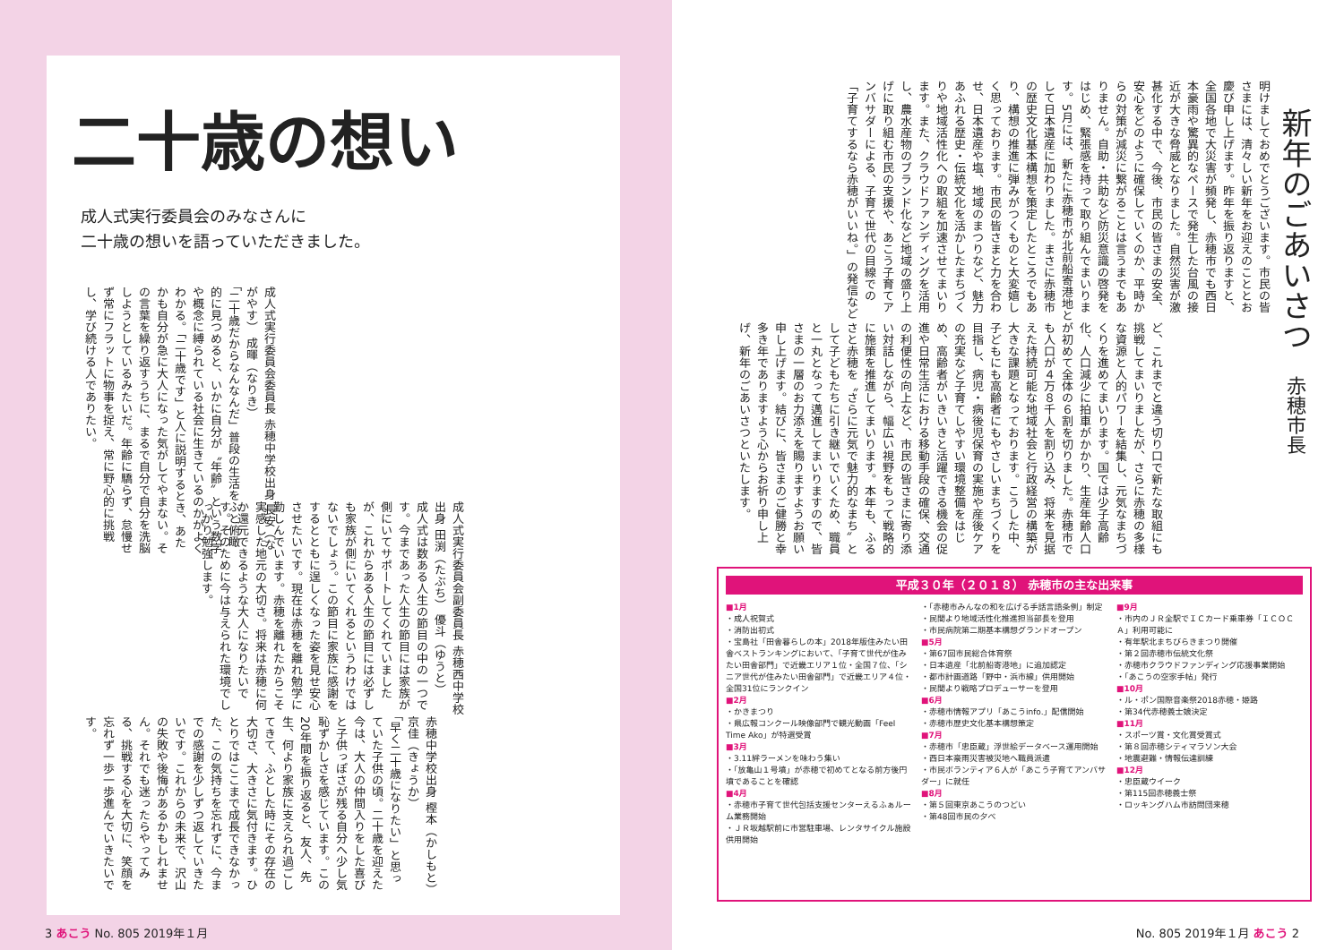二十歳の想い
成人式実行委員会のみなさんに
二十歳の想いを語っていただきました。
成人式実行委員会委員長 赤穂中学校出身 長安（ながやす） 成暉（なりき）
「二十歳だからなんなんだ」普段の生活をふと俯瞰的に見つめると、いかに自分が〝年齢〟という数字や概念に縛られている社会に生きているのかがよくわかる。「二十歳です」と人に説明するとき、あたかも自分が急に大人になった気がしてやまない。その言葉を繰り返すうちに、まるで自分で自分を洗脳しようとしているみたいだ。年齢に驕らず、怠慢せず常にフラットに物事を捉え、常に野心的に挑戦し、学び続ける人でありたい。
成人式実行委員会副委員長 赤穂西中学校出身 田渕（たぶち） 優斗（ゆうと）
成人式は数ある人生の節目の中の一つです。今まであった人生の節目には家族が側にいてサポートしてくれていましたが、これからある人生の節目には必ずしも家族が側にいてくれるというわけではないでしょう。この節目に家族に感謝をするとともに逞しくなった姿を見せ安心させたいです。現在は赤穂を離れ勉学に勤しんでいます。赤穂を離れたからこそ実感した地元の大切さ。将来は赤穂に何か還元できるような大人になりたいです。そのために今は与えられた環境でしっかり勉強します。
赤穂中学校出身 樫本（かしもと） 京佳（きょうか）
「早く二十歳になりたい」と思っていた子供の頃。二十歳を迎えた今は、大人の仲間入りをした喜びと子供っぽさが残る自分へ少し気恥ずかしさを感じています。この20年間を振り返ると、友人、先生、何より家族に支えられ過ごしてきて、ふとした時にその存在の大切さ、大きさに気付きます。ひとりではここまで成長できなかった、この気持ちを忘れずに、今までの感謝を少しずつ返していきたいです。これからの未来で、沢山の失敗や後悔があるかもしれません。それでも迷ったらやってみる、挑戦する心を大切に、笑顔を忘れず一歩一歩進んでいきたいです。
3 あこう No. 805 2019年１月
新年のごあいさつ
赤穂市長
明けましておめでとうございます。市民の皆さまには、清々しい新年をお迎えのこととお慶び申し上げます。昨年を振り返りますと、全国各地で大災害が頻発し、赤穂市でも西日本豪雨や驚異的なペースで発生した台風の接近が大きな脅威となりました。自然災害が激甚化する中で、今後、市民の皆さまの安全、安心をどのように確保していくのか、平時からの対策が減災に繋がることは言うまでもありません。自助・共助など防災意識の啓発をはじめ、緊張感を持って取り組んでまいります。5月には、新たに赤穂市が北前船寄港地として日本遺産に加わりました。まさに赤穂市の歴史文化基本構想を策定したところでもあり、構想の推進に弾みがつくものと大変嬉しく思っております。市民の皆さまと力を合わせ、日本遺産や塩、地域のまつりなど、魅力あふれる歴史・伝統文化を活かしたまちづくりや地域活性化への取組を加速させてまいります。また、クラウドファンディングを活用し、農水産物のブランド化など地域の盛り上げに取り組む市民の支援や、あこう子育てアンバサダーによる、子育て世代の目線での「子育てするなら赤穂がいいね。」の発信など
ど、これまでと違う切り口で新たな取組にも挑戦してまいりましたが、さらに赤穂の多様な資源と人的パワーを結集し、元気なまちづくりを進めてまいります。国では少子高齢化、人口減少に拍車がかかり、生産年齢人口が初めて全体の６割を切りました。赤穂市でも人口が４万８千人を割り込み、将来を見据えた持続可能な地域社会と行政経営の構築が大きな課題となっております。こうした中、子どもにも高齢者にもやさしいまちづくりを目指し、病児・病後児保育の実施や産後ケアの充実など子育てしやすい環境整備をはじめ、高齢者がいきいきと活躍できる機会の促進や日常生活における移動手段の確保、交通の利便性の向上など、市民の皆さまに寄り添い対話しながら、幅広い視野をもって戦略的に施策を推進してまいります。本年も、ふるさと赤穂を〝さらに元気で魅力的なまち〟として子どもたちに引き継いでいくため、職員と一丸となって邁進してまいりますので、皆さまの一層のお力添えを賜りますようお願い申し上げます。結びに、皆さまのご健勝と幸多き年でありますよう心からお祈り申し上げ、新年のごあいさつといたします。
平成３０年（２０１８） 赤穂市の主な出来事
■1月
・成人祝賀式
・消防出初式
・宝島社「田舎暮らしの本」2018年版住みたい田舎ベストランキングにおいて、「子育て世代が住みたい田舎部門」で近畿エリア１位・全国７位、「シニア世代が住みたい田舎部門」で近畿エリア４位・全国31位にランクイン
■2月
・かきまつり
・県広報コンクール映像部門で観光動画「Feel Time Ako」が特選受賞
■3月
・3.11絆ラーメンを味わう集い
・「放亀山１号墳」が赤穂で初めてとなる前方後円墳であることを確認
■4月
・赤穂市子育て世代包括支援センターえるふぁルーム業務開始
・ＪＲ坂越駅前に市営駐車場、レンタサイクル施設供用開始
・「赤穂市みんなの和を広げる手話言語条例」制定
・民間より地域活性化推進担当部長を登用
・市民病院第二期基本構想グランドオープン
■5月
・第67回市民総合体育祭
・日本遺産「北前船寄港地」に追加認定
・都市計画道路「野中・浜市線」供用開始
・民間より戦略プロデューサーを登用
■6月
・赤穂市情報アプリ「あこうinfo.」配信開始
・赤穂市歴史文化基本構想策定
■7月
・赤穂市「忠臣蔵」浮世絵データベース運用開始
・西日本豪雨災害被災地へ職員派遣
・市民ボランティア６人が「あこう子育てアンバサダー」に就任
■8月
・第５回東京あこうのつどい
・第48回市民の夕べ
■9月
・市内のＪＲ全駅でＩＣカード乗車券「ＩＣＯＣＡ」利用可能に
・有年駅北まちびらきまつり開催
・第２回赤穂市伝統文化祭
・赤穂市クラウドファンディング応援事業開始
・「あこうの空家手帖」発行
■10月
・ル・ポン国際音楽祭2018赤穂・姫路
・第34代赤穂義士娘決定
■11月
・スポーツ賞・文化賞受賞式
・第８回赤穂シティマラソン大会
・地震避難・情報伝達訓練
■12月
・忠臣蔵ウイーク
・第115回赤穂義士祭
・ロッキングハム市訪問団来穂
No. 805 2019年１月 あこう 2